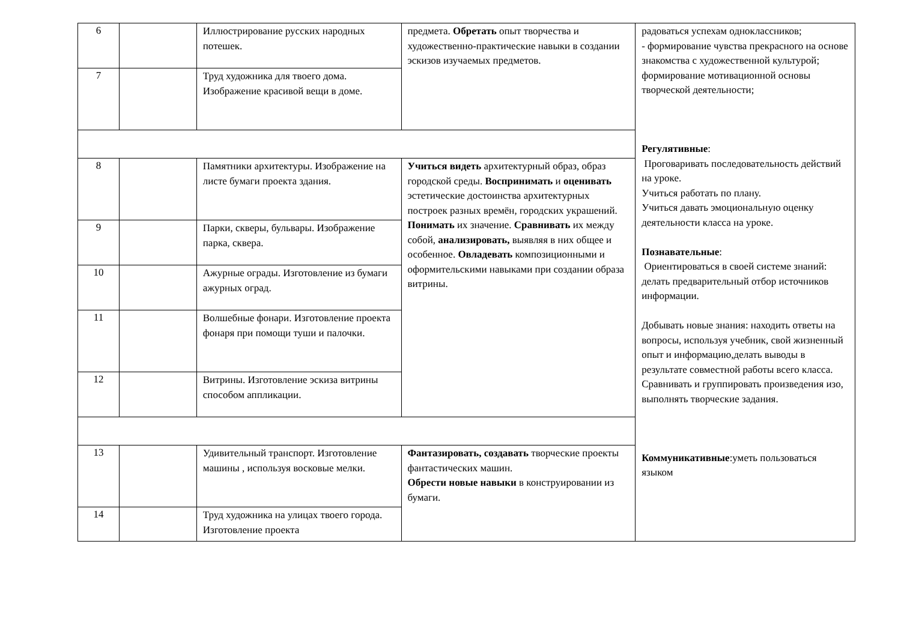| 6 | | Иллюстрирование русских народных потешек. | предмета. Обретать опыт творчества и художественно-практические навыки в создании эскизов изучаемых предметов. | радоваться успехам одноклассников; - формирование чувства прекрасного на основе знакомства с художественной культурой; формирование мотивационной основы творческой деятельности; Регулятивные : Проговаривать последовательность действий на уроке. Учиться работать по плану. Учиться давать эмоциональную оценку деятельности класса на уроке. Познавательные : Ориентироваться в своей системе знаний: делать предварительный отбор источников информации. Добывать новые знания: находить ответы на вопросы, используя учебник, свой жизненный опыт и информацию,делать выводы в результате совместной работы всего класса. Сравнивать и группировать произведения изо, выполнять творческие задания. Коммуникативные :уметь пользоваться языком |
| 7 | | Труд художника для твоего дома. Изображение красивой вещи в доме. | | |
| 8 | | Памятники архитектуры. Изображение на листе бумаги проекта здания. | Учиться видеть архитектурный образ, образ городской среды. Воспринимать и оценивать эстетические достоинства архитектурных построек разных времён, городских украшений. Понимать их значение. Сравнивать их между собой, анализировать, выявляя в них общее и особенное. Овладевать композиционными и оформительскими навыками при создании образа витрины. | |
| 9 | | Парки, скверы, бульвары. Изображение парка, сквера. | | |
| 10 | | Ажурные ограды. Изготовление из бумаги ажурных оград. | | |
| 11 | | Волшебные фонари. Изготовление проекта фонаря при помощи туши и палочки. | | |
| 12 | | Витрины. Изготовление эскиза витрины способом аппликации. | | |
| 13 | | Удивительный транспорт. Изготовление машины , используя восковые мелки. | Фантазировать, создавать творческие проекты фантастических машин. Обрести новые навыки в конструировании из бумаги. | |
| 14 | | Труд художника на улицах твоего города. Изготовление проекта | | |